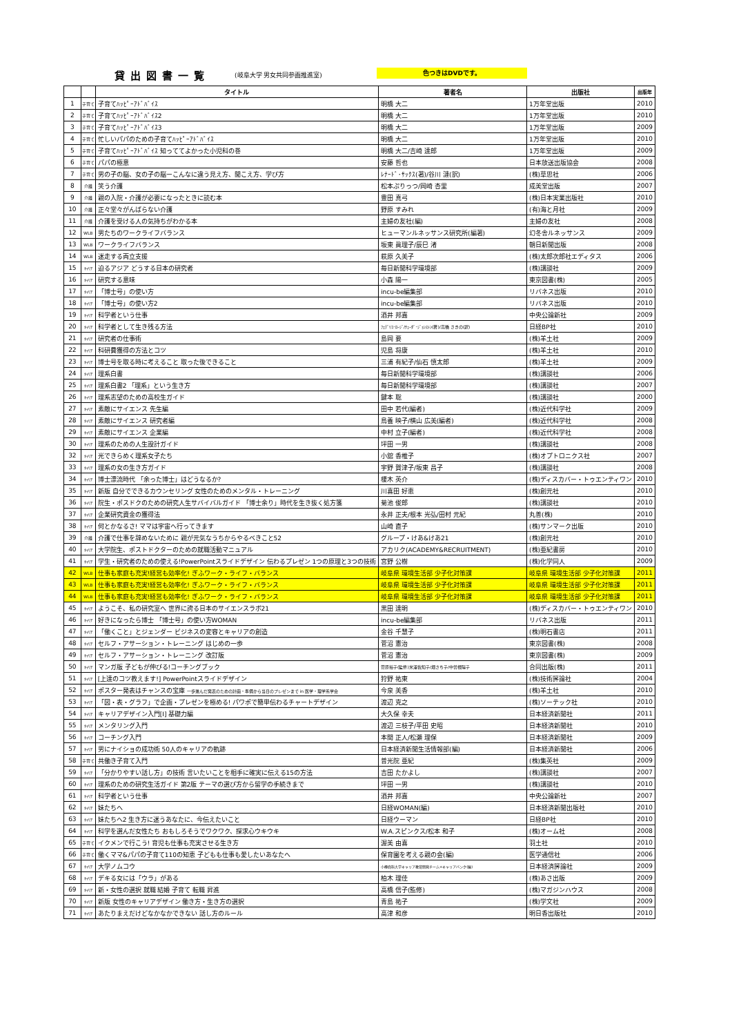貸出図書一覧 (岐阜大学 男女共同参画推進室) 色つきはDVDです。
| | | タイトル | 著者名 | 出版社 | 出版年 |
| --- | --- | --- | --- | --- | --- |
| 1 | 子育て | 子育てﾊｯﾋﾟｰｱﾄﾞﾊﾞｲｽ | 明橋 大二 | 1万年堂出版 | 2010 |
| 2 | 子育て | 子育てﾊｯﾋﾟｰｱﾄﾞﾊﾞｲｽ2 | 明橋 大二 | 1万年堂出版 | 2010 |
| 3 | 子育て | 子育てﾊｯﾋﾟｰｱﾄﾞﾊﾞｲｽ3 | 明橋 大二 | 1万年堂出版 | 2009 |
| 4 | 子育て | 忙しいパパのための子育てﾊｯﾋﾟｰｱﾄﾞﾊﾞｲｽ | 明橋 大二 | 1万年堂出版 | 2010 |
| 5 | 子育て | 子育てﾊｯﾋﾟｰｱﾄﾞﾊﾞｲｽ 知っててよかった小児科の巻 | 明橋 大二/吉崎 達郎 | 1万年堂出版 | 2009 |
| 6 | 子育て | パパの極意 | 安藤 哲也 | 日本放送出版協会 | 2008 |
| 7 | 子育て | 男の子の脳、女の子の脳ーこんなに違う見え方、聞こえ方、学び方 | ﾚﾅｰﾄﾞ･ｻｯｸｽ(著)/谷川 漣(訳) | (株)草思社 | 2006 |
| 8 | 介護 | 笑う介護 | 松本ぷりっつ/岡崎 杏里 | 成美堂出版 | 2007 |
| 9 | 介護 | 親の入院・介護が必要になったときに読む本 | 豊田 真弓 | (株)日本実業出版社 | 2010 |
| 10 | 介護 | 正々堂々がんばらない介護 | 野原 すみれ | (有)海と月社 | 2009 |
| 11 | 介護 | 介護を受ける人の気持ちがわかる本 | 主婦の友社(編) | 主婦の友社 | 2008 |
| 12 | WLB | 男たちのワークライフバランス | ヒューマンルネッサンス研究所(編著) | 幻冬舎ルネッサンス | 2009 |
| 13 | WLB | ワークライフバランス | 坂東 眞理子/辰巳 渚 | 朝日新聞出版 | 2008 |
| 14 | WLB | 迷走する両立支援 | 萩原 久美子 | (株)太郎次郎社エディタス | 2006 |
| 15 | ｷｬﾘｱ | 迫るアジア どうする日本の研究者 | 毎日新聞科学環境部 | (株)講談社 | 2009 |
| 16 | ｷｬﾘｱ | 研究する意味 | 小森 陽一 | 東京図書(株) | 2005 |
| 17 | ｷｬﾘｱ | 「博士号」の使い方 | incu-be編集部 | リバネス出版 | 2010 |
| 18 | ｷｬﾘｱ | 「博士号」の使い方2 | incu-be編集部 | リバネス出版 | 2010 |
| 19 | ｷｬﾘｱ | 科学者という仕事 | 酒井 邦嘉 | 中央公論新社 | 2009 |
| 20 | ｷｬﾘｱ | 科学者として生き残る方法 | ﾌｪﾃﾞﾘｺ･ﾛｰｼﾞ/ﾁｭｰﾀﾞ･ｼﾞｮﾝｽﾄﾝ(著)/高橋 さきの(訳) | 日経BP社 | 2010 |
| 21 | ｷｬﾘｱ | 研究者の仕事術 | 島岡 要 | (株)羊土社 | 2009 |
| 22 | ｷｬﾘｱ | 科研費獲得の方法とコツ | 児島 将康 | (株)羊土社 | 2010 |
| 23 | ｷｬﾘｱ | 博士号を取る時に考えること 取った後できること | 三浦 有紀子/仙石 慎太郎 | (株)羊土社 | 2009 |
| 24 | ｷｬﾘｱ | 理系白書 | 毎日新聞科学環境部 | (株)講談社 | 2006 |
| 25 | ｷｬﾘｱ | 理系白書2 「理系」という生き方 | 毎日新聞科学環境部 | (株)講談社 | 2007 |
| 26 | ｷｬﾘｱ | 理系志望のための高校生ガイド | 鍵本 聡 | (株)講談社 | 2000 |
| 27 | ｷｬﾘｱ | 素敵にサイエンス 先生編 | 田中 若代(編者) | (株)近代科学社 | 2009 |
| 28 | ｷｬﾘｱ | 素敵にサイエンス 研究者編 | 鳥養 映子/横山 広美(編者) | (株)近代科学社 | 2008 |
| 29 | ｷｬﾘｱ | 素敵にサイエンス 企業編 | 中村 立子(編者) | (株)近代科学社 | 2008 |
| 30 | ｷｬﾘｱ | 理系のための人生設計ガイド | 坪田 一男 | (株)講談社 | 2008 |
| 32 | ｷｬﾘｱ | 光できらめく理系女子たち | 小舘 香椎子 | (株)オプトロニクス社 | 2007 |
| 33 | ｷｬﾘｱ | 理系の女の生き方ガイド | 宇野 賀津子/坂東 昌子 | (株)講談社 | 2008 |
| 34 | ｷｬﾘｱ | 博士漂流時代 「余った博士」はどうなるか? | 榎木 英介 | (株)ディスカバー・トゥエンティワン | 2010 |
| 35 | ｷｬﾘｱ | 新版 自分でできるカウンセリング 女性のためのメンタル・トレーニング | 川喜田 好恵 | (株)創元社 | 2010 |
| 36 | ｷｬﾘｱ | 院生・ポスドクのための研究人生サバイバルガイド 「博士余り」時代を生き抜く処方箋 | 菊池 俊郎 | (株)講談社 | 2010 |
| 37 | ｷｬﾘｱ | 企業研究資金の獲得法 | 永井 正夫/根本 光弘/田村 元紀 | 丸善(株) | 2010 |
| 38 | ｷｬﾘｱ | 何とかなるさ! ママは宇宙へ行ってきます | 山崎 直子 | (株)サンマーク出版 | 2010 |
| 39 | 介護 | 介護で仕事を辞めないために 親が元気なうちからやるべきこと52 | グループ・けあ&けあ21 | (株)創元社 | 2010 |
| 40 | ｷｬﾘｱ | 大学院生、ポストドクターのための就職活動マニュアル | アカリク(ACADEMY&RECRUITMENT) | (株)亜紀書房 | 2010 |
| 41 | ｷｬﾘｱ | 学生・研究者のための使える!PowerPointスライドデザイン 伝わるプレゼン 1つの原理と3つの技術 | 宮野 公樹 | (株)化学同人 | 2009 |
| 42 | WLB | 仕事も家庭も充実!経営も効率化! ぎふワーク・ライフ・バランス | 岐阜県 環境生活部 少子化対策課 | 岐阜県 環境生活部 少子化対策課 | 2011 |
| 43 | WLB | 仕事も家庭も充実!経営も効率化! ぎふワーク・ライフ・バランス | 岐阜県 環境生活部 少子化対策課 | 岐阜県 環境生活部 少子化対策課 | 2011 |
| 44 | WLB | 仕事も家庭も充実!経営も効率化! ぎふワーク・ライフ・バランス | 岐阜県 環境生活部 少子化対策課 | 岐阜県 環境生活部 少子化対策課 | 2011 |
| 45 | ｷｬﾘｱ | ようこそ、私の研究室へ 世界に誇る日本のサイエンスラボ21 | 黒田 達明 | (株)ディスカバー・トゥエンティワン | 2010 |
| 46 | ｷｬﾘｱ | 好きになったら博士 「博士号」の使い方WOMAN | incu-be編集部 | リバネス出版 | 2011 |
| 47 | ｷｬﾘｱ | 「働くこと」とジェンダー ビジネスの変容とキャリアの創造 | 金谷 千慧子 | (株)明石書店 | 2011 |
| 48 | ｷｬﾘｱ | セルフ・アサーション・トレーニング はじめの一歩 | 菅沼 憲治 | 東京図書(株) | 2008 |
| 49 | ｷｬﾘｱ | セルフ・アサーション・トレーニング 改訂版 | 菅沼 憲治 | 東京図書(株) | 2009 |
| 50 | ｷｬﾘｱ | マンガ版 子どもが伸びる!コーチングブック | 菅原裕子(監修)米澤佐知子/畑さち子/中曽根陽子 | 合同出版(株) | 2011 |
| 51 | ｷｬﾘｱ | [上達のコツ教えます!] PowerPointスライドデザイン | 狩野 祐東 | (株)技術評論社 | 2004 |
| 52 | ｷｬﾘｱ | ポスター発表はチャンスの宝庫 一歩進んだ発表のための計画・準備から当日のプレゼンまで in 医学・理学系学会 | 今泉 美香 | (株)羊土社 | 2010 |
| 53 | ｷｬﾘｱ | 「図・表・グラフ」で企画・プレゼンを極める! パワポで簡単伝わるチャートデザイン | 渡辺 克之 | (株)ソーテック社 | 2010 |
| 54 | ｷｬﾘｱ | キャリアデザイン入門[Ⅰ] 基礎力編 | 大久保 幸夫 | 日本経済新聞社 | 2011 |
| 55 | ｷｬﾘｱ | メンタリング入門 | 渡辺 三枝子/平田 史昭 | 日本経済新聞社 | 2010 |
| 56 | ｷｬﾘｱ | コーチング入門 | 本間 正人/松瀬 理保 | 日本経済新聞社 | 2009 |
| 57 | ｷｬﾘｱ | 男にナイショの成功術 50人のキャリアの軌跡 | 日本経済新聞生活情報部(編) | 日本経済新聞社 | 2006 |
| 58 | 子育て | 共働き子育て入門 | 普光院 亜紀 | (株)集英社 | 2009 |
| 59 | ｷｬﾘｱ | 「分かりやすい話し方」の技術 言いたいことを相手に確実に伝える15の方法 | 吉田 たかよし | (株)講談社 | 2007 |
| 60 | ｷｬﾘｱ | 理系のための研究生活ガイド 第2版 テーマの選び方から留学の手続きまで | 坪田 一男 | (株)講談社 | 2010 |
| 61 | ｷｬﾘｱ | 科学者という仕事 | 酒井 邦嘉 | 中央公論新社 | 2007 |
| 62 | ｷｬﾘｱ | 妹たちへ | 日経WOMAN(編) | 日本経済新聞出版社 | 2010 |
| 63 | ｷｬﾘｱ | 妹たちへ2 生き方に迷うあなたに、今伝えたいこと | 日経ウーマン | 日経BP社 | 2010 |
| 64 | ｷｬﾘｱ | 科学を選んだ女性たち おもしろそうでワクワク、探求心ウキウキ | W.A.スピンクス/松本 和子 | (株)オーム社 | 2008 |
| 65 | 子育て | イクメンで行こう! 育児も仕事も充実させる生き方 | 渥美 由喜 | 羽土社 | 2010 |
| 66 | 子育て | 働くママ&パパの子育て110の知恵 子どもも仕事も愛したいあなたへ | 保育園を考える親の会(編) | 医学通信社 | 2006 |
| 67 | ｷｬﾘｱ | 大学ノムコウ | 小樽商科大学キャリア教育開発チーム+キャリアバンク(編) | 日本経済評論社 | 2009 |
| 68 | ｷｬﾘｱ | デキる女には「ウラ」がある | 柏木 理佳 | (株)あさ出版 | 2009 |
| 69 | ｷｬﾘｱ | 新・女性の選択 就職 結婚 子育て 転職 昇進 | 高橋 信子(監修) | (株)マガジンハウス | 2008 |
| 70 | ｷｬﾘｱ | 新版 女性のキャリアデザイン 働き方・生き方の選択 | 青島 祐子 | (株)学文社 | 2009 |
| 71 | ｷｬﾘｱ | あたりまえだけどなかなかできない 話し方のルール | 高津 和彦 | 明日香出版社 | 2010 |